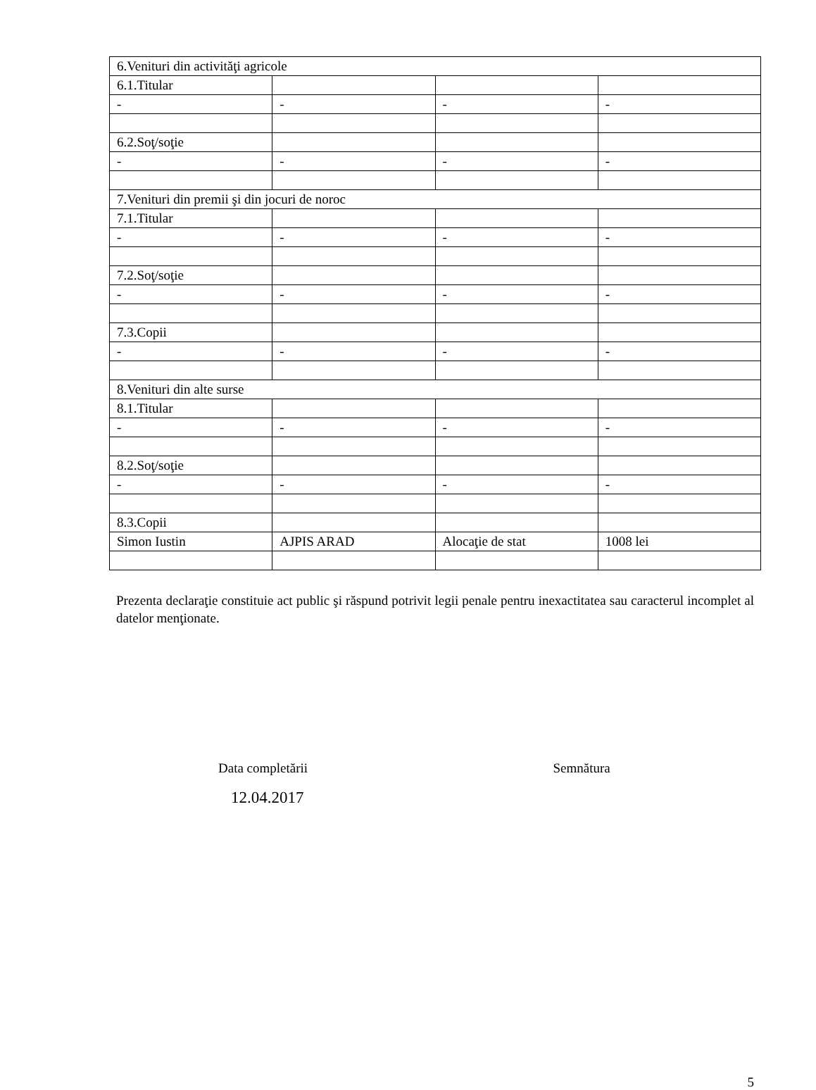| 6.Venituri din activităţi agricole | | | |
| 6.1.Titular | | | |
| - | - | - | - |
| 6.2.Soţ/soţie | | | |
| - | - | - | - |
| 7.Venituri din premii şi din jocuri de noroc | | | |
| 7.1.Titular | | | |
| - | - | - | - |
| 7.2.Soţ/soţie | | | |
| - | - | - | - |
| 7.3.Copii | | | |
| - | - | - | - |
| 8.Venituri din alte surse | | | |
| 8.1.Titular | | | |
| - | - | - | - |
| 8.2.Soţ/soţie | | | |
| - | - | - | - |
| 8.3.Copii | | | |
| Simon Iustin | AJPIS ARAD | Alocaţie de stat | 1008 lei |
Prezenta declaraţie constituie act public şi răspund potrivit legii penale pentru inexactitatea sau caracterul incomplet al datelor menţionate.
Data completării
12.04.2017
Semnătura
5